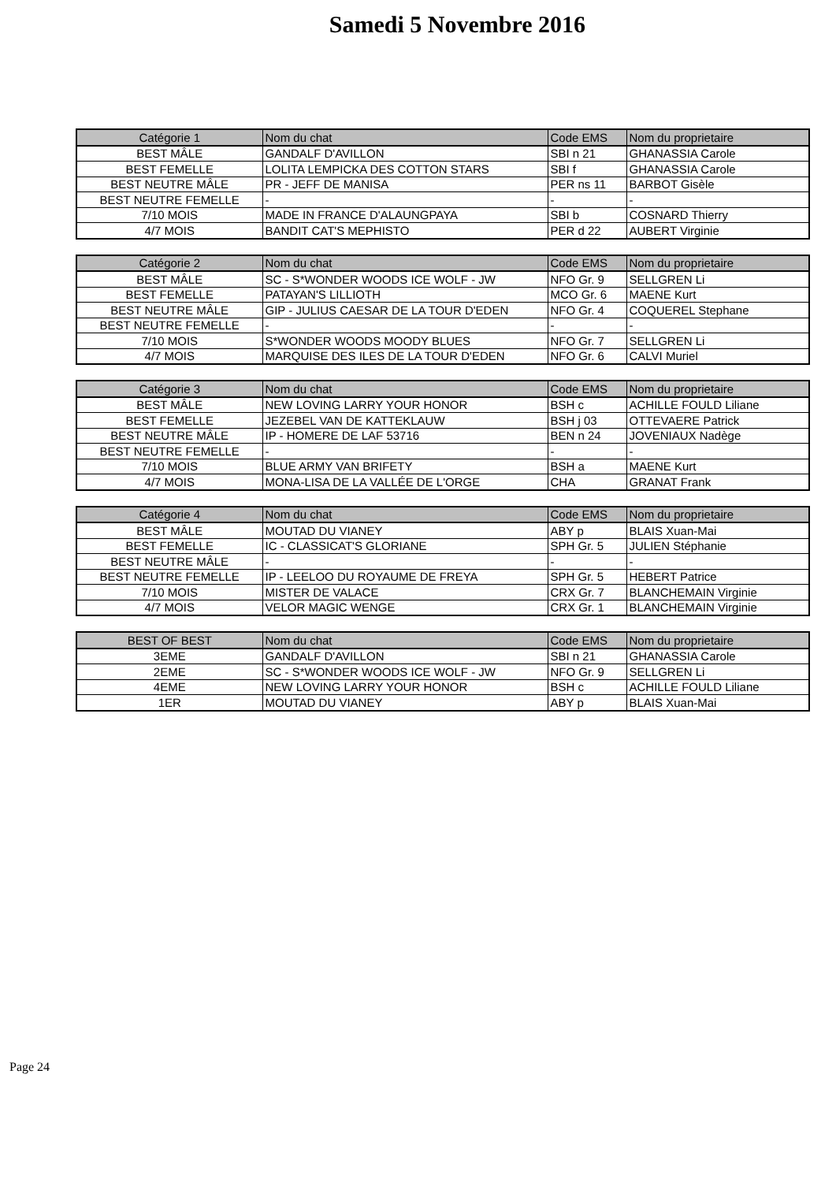Samedi 5 Novembre 2016
| Catégorie 1 | Nom du chat | Code EMS | Nom du proprietaire |
| --- | --- | --- | --- |
| BEST MÂLE | GANDALF D'AVILLON | SBI n 21 | GHANASSIA Carole |
| BEST FEMELLE | LOLITA LEMPICKA DES COTTON STARS | SBI f | GHANASSIA Carole |
| BEST NEUTRE MÂLE | PR - JEFF DE MANISA | PER ns 11 | BARBOT Gisèle |
| BEST NEUTRE FEMELLE | - | - | - |
| 7/10 MOIS | MADE IN FRANCE D'ALAUNGPAYA | SBI b | COSNARD Thierry |
| 4/7 MOIS | BANDIT CAT'S MEPHISTO | PER d 22 | AUBERT Virginie |
| Catégorie 2 | Nom du chat | Code EMS | Nom du proprietaire |
| --- | --- | --- | --- |
| BEST MÂLE | SC - S*WONDER WOODS ICE WOLF - JW | NFO Gr. 9 | SELLGREN Li |
| BEST FEMELLE | PATAYAN'S LILLIOTH | MCO Gr. 6 | MAENE Kurt |
| BEST NEUTRE MÂLE | GIP - JULIUS CAESAR DE LA TOUR D'EDEN | NFO Gr. 4 | COQUEREL Stephane |
| BEST NEUTRE FEMELLE | - | - | - |
| 7/10 MOIS | S*WONDER WOODS MOODY BLUES | NFO Gr. 7 | SELLGREN Li |
| 4/7 MOIS | MARQUISE DES ILES DE LA TOUR D'EDEN | NFO Gr. 6 | CALVI Muriel |
| Catégorie 3 | Nom du chat | Code EMS | Nom du proprietaire |
| --- | --- | --- | --- |
| BEST MÂLE | NEW LOVING LARRY YOUR HONOR | BSH c | ACHILLE FOULD Liliane |
| BEST FEMELLE | JEZEBEL VAN DE KATTEKLAUW | BSH j 03 | OTTEVAERE Patrick |
| BEST NEUTRE MÂLE | IP - HOMERE DE LAF 53716 | BEN n 24 | JOVENIAUX Nadège |
| BEST NEUTRE FEMELLE | - | - | - |
| 7/10 MOIS | BLUE ARMY VAN BRIFETY | BSH a | MAENE Kurt |
| 4/7 MOIS | MONA-LISA DE LA VALLÉE DE L'ORGE | CHA | GRANAT Frank |
| Catégorie 4 | Nom du chat | Code EMS | Nom du proprietaire |
| --- | --- | --- | --- |
| BEST MÂLE | MOUTAD DU VIANEY | ABY p | BLAIS Xuan-Mai |
| BEST FEMELLE | IC - CLASSICAT'S GLORIANE | SPH Gr. 5 | JULIEN Stéphanie |
| BEST NEUTRE MÂLE | - | - | - |
| BEST NEUTRE FEMELLE | IP - LEELOO DU ROYAUME DE FREYA | SPH Gr. 5 | HEBERT Patrice |
| 7/10 MOIS | MISTER DE VALACE | CRX Gr. 7 | BLANCHEMAIN Virginie |
| 4/7 MOIS | VELOR MAGIC WENGE | CRX Gr. 1 | BLANCHEMAIN Virginie |
| BEST OF BEST | Nom du chat | Code EMS | Nom du proprietaire |
| --- | --- | --- | --- |
| 3EME | GANDALF D'AVILLON | SBI n 21 | GHANASSIA Carole |
| 2EME | SC - S*WONDER WOODS ICE WOLF - JW | NFO Gr. 9 | SELLGREN Li |
| 4EME | NEW LOVING LARRY YOUR HONOR | BSH c | ACHILLE FOULD Liliane |
| 1ER | MOUTAD DU VIANEY | ABY p | BLAIS Xuan-Mai |
Page 24